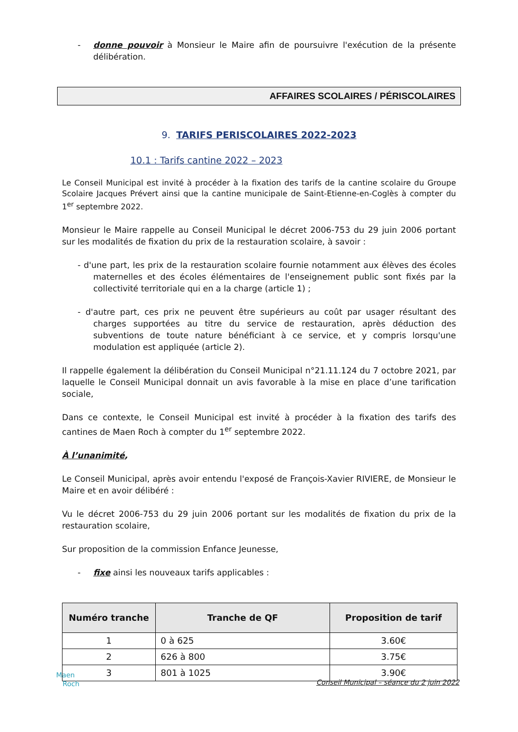- donne pouvoir à Monsieur le Maire afin de poursuivre l'exécution de la présente délibération.
AFFAIRES SCOLAIRES / PÉRISCOLAIRES
9. TARIFS PERISCOLAIRES 2022-2023
10.1 : Tarifs cantine 2022 – 2023
Le Conseil Municipal est invité à procéder à la fixation des tarifs de la cantine scolaire du Groupe Scolaire Jacques Prévert ainsi que la cantine municipale de Saint-Etienne-en-Coglès à compter du 1<sup>er</sup> septembre 2022.
Monsieur le Maire rappelle au Conseil Municipal le décret 2006-753 du 29 juin 2006 portant sur les modalités de fixation du prix de la restauration scolaire, à savoir :
- d'une part, les prix de la restauration scolaire fournie notamment aux élèves des écoles maternelles et des écoles élémentaires de l'enseignement public sont fixés par la collectivité territoriale qui en a la charge (article 1) ;
- d'autre part, ces prix ne peuvent être supérieurs au coût par usager résultant des charges supportées au titre du service de restauration, après déduction des subventions de toute nature bénéficiant à ce service, et y compris lorsqu'une modulation est appliquée (article 2).
Il rappelle également la délibération du Conseil Municipal n°21.11.124 du 7 octobre 2021, par laquelle le Conseil Municipal donnait un avis favorable à la mise en place d’une tarification sociale,
Dans ce contexte, le Conseil Municipal est invité à procéder à la fixation des tarifs des cantines de Maen Roch à compter du 1<sup>er</sup> septembre 2022.
À l’unanimité,
Le Conseil Municipal, après avoir entendu l'exposé de François-Xavier RIVIERE, de Monsieur le Maire et en avoir délibéré :
Vu le décret 2006-753 du 29 juin 2006 portant sur les modalités de fixation du prix de la restauration scolaire,
Sur proposition de la commission Enfance Jeunesse,
- fixe ainsi les nouveaux tarifs applicables :
| Numéro tranche | Tranche de QF | Proposition de tarif |
| --- | --- | --- |
| 1 | 0 à 625 | 3.60€ |
| 2 | 626 à 800 | 3.75€ |
| 3 | 801 à 1025 | 3.90€ |
Maen
Roch
Conseil Municipal – séance du 2 juin 2022